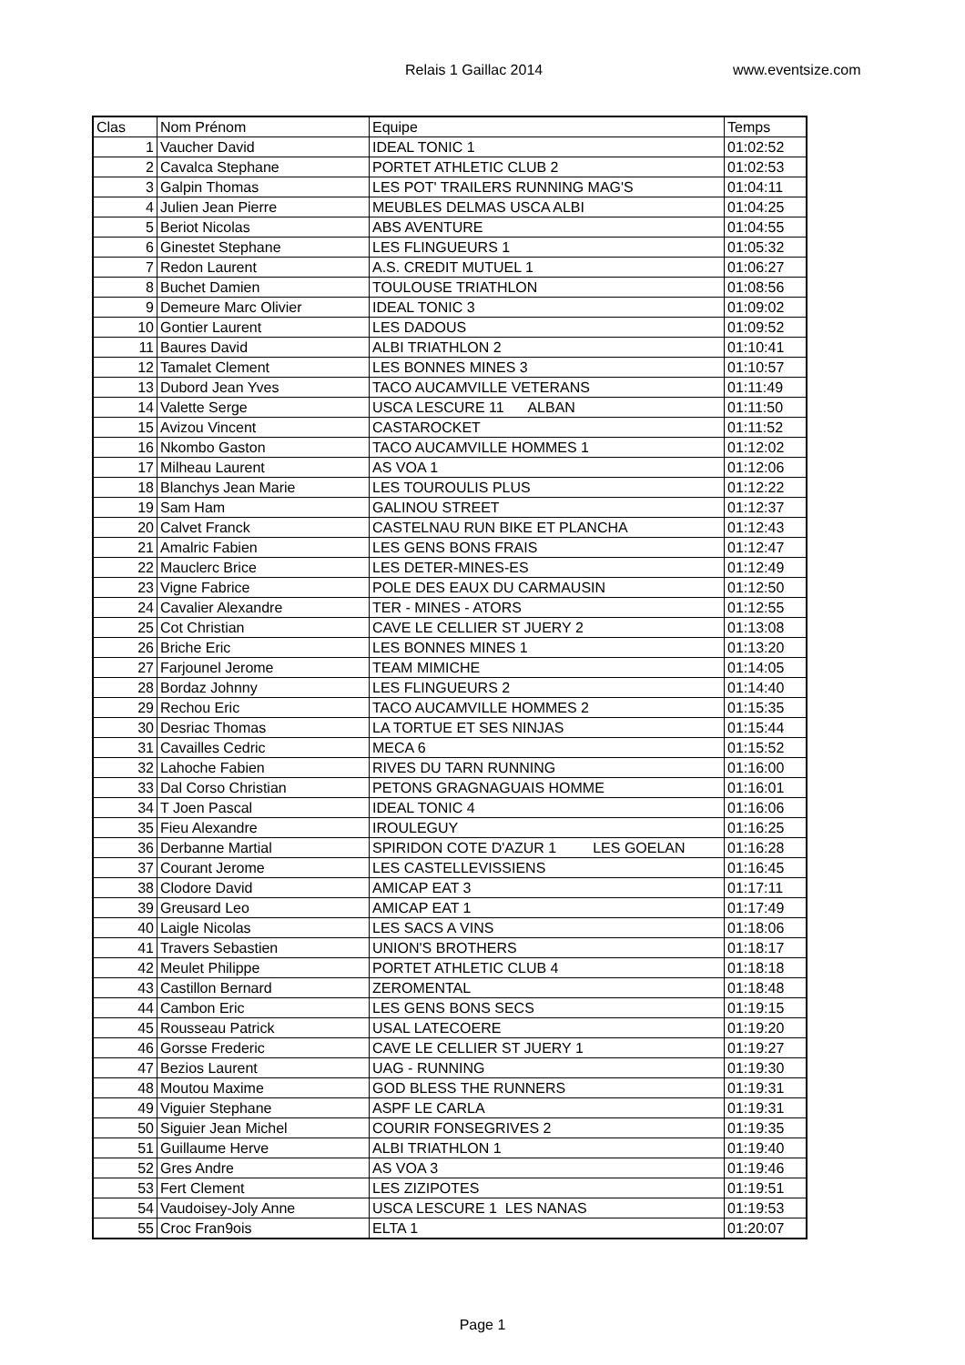Relais 1 Gaillac 2014 www.eventsize.com
| Clas | Nom Prénom | Equipe | Temps |
| --- | --- | --- | --- |
| 1 | Vaucher David | IDEAL TONIC 1 | 01:02:52 |
| 2 | Cavalca Stephane | PORTET ATHLETIC CLUB 2 | 01:02:53 |
| 3 | Galpin Thomas | LES POT' TRAILERS RUNNING MAG'S | 01:04:11 |
| 4 | Julien Jean Pierre | MEUBLES DELMAS USCA ALBI | 01:04:25 |
| 5 | Beriot Nicolas | ABS AVENTURE | 01:04:55 |
| 6 | Ginestet Stephane | LES FLINGUEURS 1 | 01:05:32 |
| 7 | Redon Laurent | A.S. CREDIT MUTUEL 1 | 01:06:27 |
| 8 | Buchet Damien | TOULOUSE TRIATHLON | 01:08:56 |
| 9 | Demeure Marc Olivier | IDEAL TONIC 3 | 01:09:02 |
| 10 | Gontier Laurent | LES DADOUS | 01:09:52 |
| 11 | Baures David | ALBI TRIATHLON 2 | 01:10:41 |
| 12 | Tamalet Clement | LES BONNES MINES 3 | 01:10:57 |
| 13 | Dubord Jean Yves | TACO AUCAMVILLE VETERANS | 01:11:49 |
| 14 | Valette Serge | USCA LESCURE 11 ALBAN | 01:11:50 |
| 15 | Avizou Vincent | CASTAROCKET | 01:11:52 |
| 16 | Nkombo Gaston | TACO AUCAMVILLE HOMMES 1 | 01:12:02 |
| 17 | Milheau Laurent | AS VOA 1 | 01:12:06 |
| 18 | Blanchys Jean Marie | LES TOUROULIS PLUS | 01:12:22 |
| 19 | Sam Ham | GALINOU STREET | 01:12:37 |
| 20 | Calvet Franck | CASTELNAU RUN BIKE ET PLANCHA | 01:12:43 |
| 21 | Amalric Fabien | LES GENS BONS FRAIS | 01:12:47 |
| 22 | Mauclerc Brice | LES DETER-MINES-ES | 01:12:49 |
| 23 | Vigne Fabrice | POLE DES EAUX DU CARMAUSIN | 01:12:50 |
| 24 | Cavalier Alexandre | TER - MINES - ATORS | 01:12:55 |
| 25 | Cot Christian | CAVE LE CELLIER ST JUERY 2 | 01:13:08 |
| 26 | Briche Eric | LES BONNES MINES 1 | 01:13:20 |
| 27 | Farjounel Jerome | TEAM MIMICHE | 01:14:05 |
| 28 | Bordaz Johnny | LES FLINGUEURS 2 | 01:14:40 |
| 29 | Rechou Eric | TACO AUCAMVILLE HOMMES 2 | 01:15:35 |
| 30 | Desriac Thomas | LA TORTUE ET SES NINJAS | 01:15:44 |
| 31 | Cavailles Cedric | MECA 6 | 01:15:52 |
| 32 | Lahoche Fabien | RIVES DU TARN RUNNING | 01:16:00 |
| 33 | Dal Corso Christian | PETONS GRAGNAGUAIS HOMME | 01:16:01 |
| 34 | T Joen Pascal | IDEAL TONIC 4 | 01:16:06 |
| 35 | Fieu Alexandre | IROULEGUY | 01:16:25 |
| 36 | Derbanne Martial | SPIRIDON COTE D'AZUR 1 LES GOELAN | 01:16:28 |
| 37 | Courant Jerome | LES CASTELLEVISSIENS | 01:16:45 |
| 38 | Clodore David | AMICAP EAT 3 | 01:17:11 |
| 39 | Greusard Leo | AMICAP EAT 1 | 01:17:49 |
| 40 | Laigle Nicolas | LES SACS A VINS | 01:18:06 |
| 41 | Travers Sebastien | UNION'S BROTHERS | 01:18:17 |
| 42 | Meulet Philippe | PORTET ATHLETIC CLUB 4 | 01:18:18 |
| 43 | Castillon Bernard | ZEROMENTAL | 01:18:48 |
| 44 | Cambon Eric | LES GENS BONS SECS | 01:19:15 |
| 45 | Rousseau Patrick | USAL LATECOERE | 01:19:20 |
| 46 | Gorsse Frederic | CAVE LE CELLIER ST JUERY 1 | 01:19:27 |
| 47 | Bezios Laurent | UAG - RUNNING | 01:19:30 |
| 48 | Moutou Maxime | GOD BLESS THE RUNNERS | 01:19:31 |
| 49 | Viguier Stephane | ASPF LE CARLA | 01:19:31 |
| 50 | Siguier Jean Michel | COURIR FONSEGRIVES 2 | 01:19:35 |
| 51 | Guillaume Herve | ALBI TRIATHLON 1 | 01:19:40 |
| 52 | Gres Andre | AS VOA 3 | 01:19:46 |
| 53 | Fert Clement | LES ZIZIPOTES | 01:19:51 |
| 54 | Vaudoisey-Joly Anne | USCA LESCURE 1 LES NANAS | 01:19:53 |
| 55 | Croc Fran9ois | ELTA 1 | 01:20:07 |
Page 1